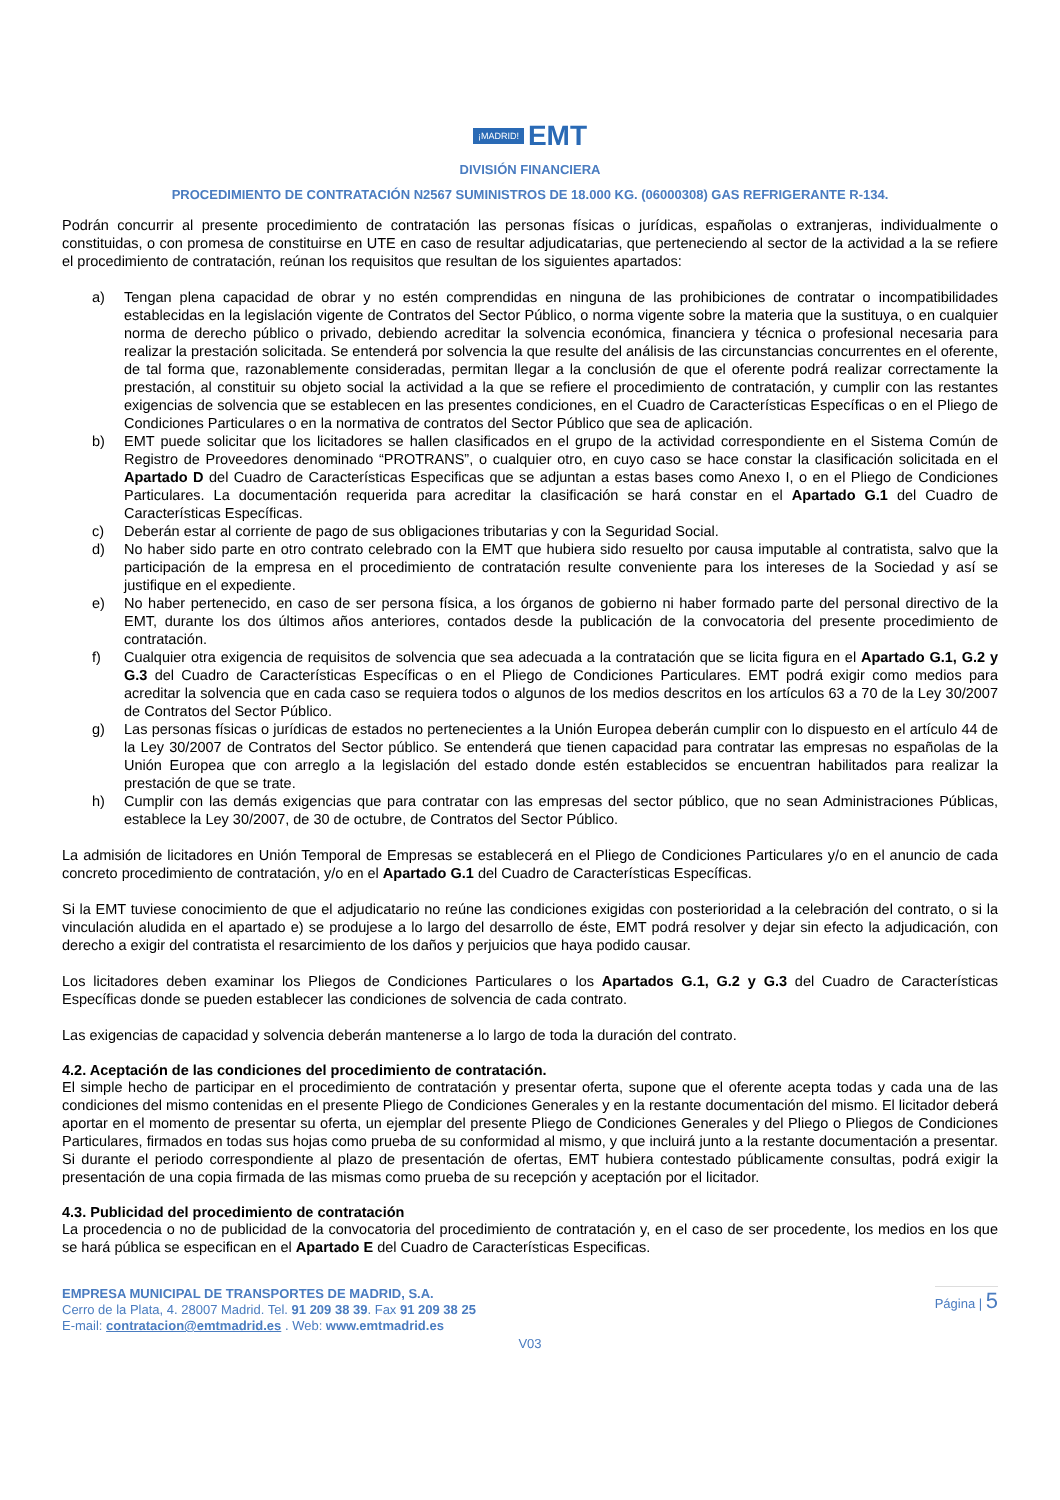¡MADRID! EMT
DIVISIÓN FINANCIERA
PROCEDIMIENTO DE CONTRATACIÓN N2567 SUMINISTROS DE 18.000 KG. (06000308) GAS REFRIGERANTE R-134.
Podrán concurrir al presente procedimiento de contratación las personas físicas o jurídicas, españolas o extranjeras, individualmente o constituidas, o con promesa de constituirse en UTE en caso de resultar adjudicatarias, que perteneciendo al sector de la actividad a la se refiere el procedimiento de contratación, reúnan los requisitos que resultan de los siguientes apartados:
a) Tengan plena capacidad de obrar y no estén comprendidas en ninguna de las prohibiciones de contratar o incompatibilidades establecidas en la legislación vigente de Contratos del Sector Público, o norma vigente sobre la materia que la sustituya, o en cualquier norma de derecho público o privado, debiendo acreditar la solvencia económica, financiera y técnica o profesional necesaria para realizar la prestación solicitada. Se entenderá por solvencia la que resulte del análisis de las circunstancias concurrentes en el oferente, de tal forma que, razonablemente consideradas, permitan llegar a la conclusión de que el oferente podrá realizar correctamente la prestación, al constituir su objeto social la actividad a la que se refiere el procedimiento de contratación, y cumplir con las restantes exigencias de solvencia que se establecen en las presentes condiciones, en el Cuadro de Características Específicas o en el Pliego de Condiciones Particulares o en la normativa de contratos del Sector Público que sea de aplicación.
b) EMT puede solicitar que los licitadores se hallen clasificados en el grupo de la actividad correspondiente en el Sistema Común de Registro de Proveedores denominado “PROTRANS”, o cualquier otro, en cuyo caso se hace constar la clasificación solicitada en el Apartado D del Cuadro de Características Especificas que se adjuntan a estas bases como Anexo I, o en el Pliego de Condiciones Particulares. La documentación requerida para acreditar la clasificación se hará constar en el Apartado G.1 del Cuadro de Características Específicas.
c) Deberán estar al corriente de pago de sus obligaciones tributarias y con la Seguridad Social.
d) No haber sido parte en otro contrato celebrado con la EMT que hubiera sido resuelto por causa imputable al contratista, salvo que la participación de la empresa en el procedimiento de contratación resulte conveniente para los intereses de la Sociedad y así se justifique en el expediente.
e) No haber pertenecido, en caso de ser persona física, a los órganos de gobierno ni haber formado parte del personal directivo de la EMT, durante los dos últimos años anteriores, contados desde la publicación de la convocatoria del presente procedimiento de contratación.
f) Cualquier otra exigencia de requisitos de solvencia que sea adecuada a la contratación que se licita figura en el Apartado G.1, G.2 y G.3 del Cuadro de Características Específicas o en el Pliego de Condiciones Particulares. EMT podrá exigir como medios para acreditar la solvencia que en cada caso se requiera todos o algunos de los medios descritos en los artículos 63 a 70 de la Ley 30/2007 de Contratos del Sector Público.
g) Las personas físicas o jurídicas de estados no pertenecientes a la Unión Europea deberán cumplir con lo dispuesto en el artículo 44 de la Ley 30/2007 de Contratos del Sector público. Se entenderá que tienen capacidad para contratar las empresas no españolas de la Unión Europea que con arreglo a la legislación del estado donde estén establecidos se encuentran habilitados para realizar la prestación de que se trate.
h) Cumplir con las demás exigencias que para contratar con las empresas del sector público, que no sean Administraciones Públicas, establece la Ley 30/2007, de 30 de octubre, de Contratos del Sector Público.
La admisión de licitadores en Unión Temporal de Empresas se establecerá en el Pliego de Condiciones Particulares y/o en el anuncio de cada concreto procedimiento de contratación, y/o en el Apartado G.1 del Cuadro de Características Específicas.
Si la EMT tuviese conocimiento de que el adjudicatario no reúne las condiciones exigidas con posterioridad a la celebración del contrato, o si la vinculación aludida en el apartado e) se produjese a lo largo del desarrollo de éste, EMT podrá resolver y dejar sin efecto la adjudicación, con derecho a exigir del contratista el resarcimiento de los daños y perjuicios que haya podido causar.
Los licitadores deben examinar los Pliegos de Condiciones Particulares o los Apartados G.1, G.2 y G.3 del Cuadro de Características Específicas donde se pueden establecer las condiciones de solvencia de cada contrato.
Las exigencias de capacidad y solvencia deberán mantenerse a lo largo de toda la duración del contrato.
4.2. Aceptación de las condiciones del procedimiento de contratación.
El simple hecho de participar en el procedimiento de contratación y presentar oferta, supone que el oferente acepta todas y cada una de las condiciones del mismo contenidas en el presente Pliego de Condiciones Generales y en la restante documentación del mismo. El licitador deberá aportar en el momento de presentar su oferta, un ejemplar del presente Pliego de Condiciones Generales y del Pliego o Pliegos de Condiciones Particulares, firmados en todas sus hojas como prueba de su conformidad al mismo, y que incluirá junto a la restante documentación a presentar. Si durante el periodo correspondiente al plazo de presentación de ofertas, EMT hubiera contestado públicamente consultas, podrá exigir la presentación de una copia firmada de las mismas como prueba de su recepción y aceptación por el licitador.
4.3. Publicidad del procedimiento de contratación
La procedencia o no de publicidad de la convocatoria del procedimiento de contratación y, en el caso de ser procedente, los medios en los que se hará pública se especifican en el Apartado E del Cuadro de Características Especificas.
EMPRESA MUNICIPAL DE TRANSPORTES DE MADRID, S.A.
Cerro de la Plata, 4. 28007 Madrid. Tel. 91 209 38 39. Fax 91 209 38 25
E-mail: contratacion@emtmadrid.es . Web: www.emtmadrid.es
Página | 5
V03